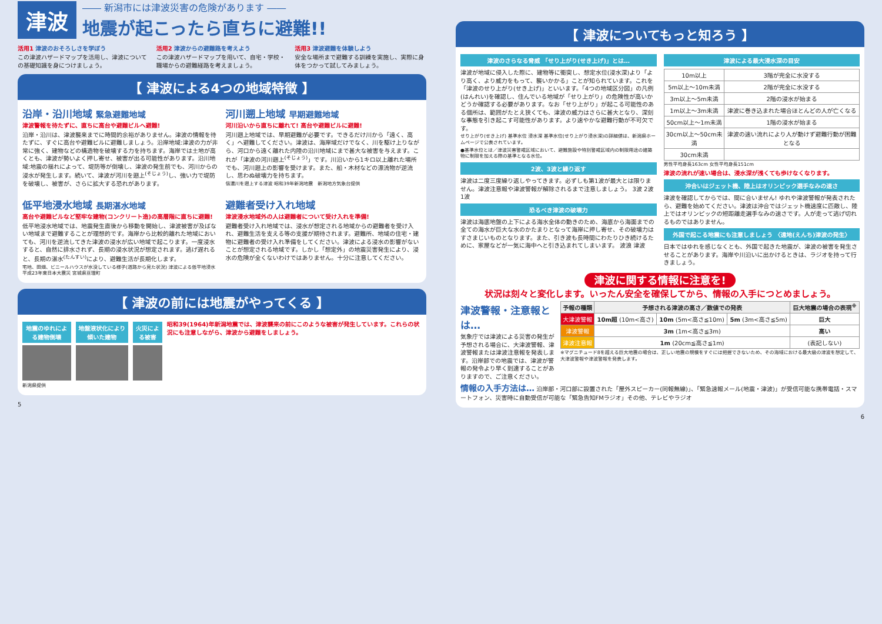津波
―― 新潟市には津波災害の危険があります ――
地震が起こったら直ちに避難!!
活用1 津波のおそろしさを学ぼう
この津波ハザードマップを活用し、津波についての基礎知識を身につけましょう。
活用2 津波からの避難路を考えよう
この津波ハザードマップを用いて、自宅・学校・職場からの避難経路を考えましょう。
活用3 津波避難を体験しよう
安全な場所まで避難する訓練を実施し、実際に身体をつかって試してみましょう。
【 津波による4つの地域特徴 】
沿岸・沿川地域 緊急避難地域
津波警報を待たずに、直ちに高台や避難ビルへ避難!
沿岸・沿川は、津波襲来までに時間的余裕がありません。津波の情報を待たずに、すぐに高台や避難ビルに避難しましょう。沿岸地域:津波の力が非常に強く、建物などの構造物を破壊する力を持ちます。海岸では土地が高くとも、津波が勢いよく押し寄せ、被害が出る可能性があります。沿川地域:地震の揺れによって、堤防等が倒壊し、津波の発生前でも、河川からの浸水が発生します。続いて、津波が河川を遡上<sup>(そじょう)</sup>し、強い力で堤防を破壊し、被害が、さらに拡大する恐れがあります。
河川遡上地域 早期避難地域
河川沿いから直ちに離れて! 高台や避難ビルに避難!
河川遡上地域では、早期避難が必要です。できるだけ川から「遠く、高く」へ避難してください。津波は、海岸域だけでなく、川を駆け上りながら、河口から遠く離れた内陸の沿川地域にまで甚大な被害を与えます。これが「津波の河川遡上<sup>(そじょう)</sup>」です。川沿いから1キロ以上離れた場所でも、河川遡上の影響を受けます。また、船・木材などの漂流物が逆流し、思わぬ破壊力を持ちます。
信濃川を遡上する津波 昭和39年新潟地震　新潟地方気象台提供
低平地浸水地域 長期湛水地域
高台や避難ビルなど堅牢な建物(コンクリート造)の高層階に直ちに避難!
低平地浸水地域では、地震発生直後から移動を開始し、津波被害が及ばない地域まで避難することが理想的です。海岸から比較的離れた地域においても、河川を逆流してきた津波の浸水が広い地域で起こります。一度浸水すると、自然に排水されず、長期の浸水状況が想定されます。逃げ遅れると、長期の湛水<sup>(たんすい)</sup>により、避難生活が長期化します。
宅地、田畑、ビニールハウスが水没している様子(道路から見た状況) 津波による低平地浸水 平成23年東日本大震災 宮城県亘理町
避難者受け入れ地域
津波浸水地域外の人は避難者について受け入れを準備!
避難者受け入れ地域では、浸水が想定される地域からの避難者を受け入れ、避難生活を支える等の支援が期待されます。避難所、地域の住宅・建物に避難者の受け入れ準備をしてください。津波による浸水の影響がないことが想定される地域です。しかし「想定外」の地震災害発生により、浸水の危険が全くないわけではありません。十分に注意してください。
【 津波の前には地震がやってくる 】
地震のゆれによる建物倒壊
新潟県提供
地盤液状化により傾いた建物 火災による被害
昭和39(1964)年新潟地震では、津波襲来の前にこのような被害が発生しています。これらの状況にも注意しながら、津波から避難をしましょう。
5
【 津波についてもっと知ろう 】
津波のさらなる脅威 「せり上がり(せき上げ)」とは…
津波が地域に侵入した際に、建物等に衝突し、想定水位(浸水深)より「より高く、より威力をもって、襲いかかる」ことが知られています。これを「津波のせり上がり(せき上げ)」といいます。「4つの地域区分図」の凡例(はんれい)を確認し、住んでいる地域が「せり上がり」の危険性が高いかどうか確認する必要があります。なお「せり上がり」が起こる可能性のある個所は、範囲がたとえ狭くても、津波の威力はさらに甚大となり、深刻な事態を引き起こす可能性があります。より速やかな避難行動が不可欠です。
せり上がり(せき上げ) 基準水位 浸水深 基準水位(せり上がり浸水深)の詳細値は、新潟県ホームページで公表されています。
●基準水位とは／津波災害警戒区域において、避難施設や特別警戒区域内の制限用途の建築物に制限を加える際の基準となる水位。
2波、3波と繰り返す
津波は二度三度繰り返しやってきます。必ずしも第1波が最大とは限りません。津波注意報や津波警報が解除されるまで注意しましょう。 3波 2波 1波
恐るべき津波の破壊力
津波は海底地盤の上下による海水全体の動きのため、海底から海面までの全ての海水が巨大な水のかたまりとなって海岸に押し寄せ、その破壊力はすさまじいものとなります。また、引き波も長時間にわたりひき続けるために、家屋などが一気に海中へと引き込まれてしまいます。 波浪 津波
津波による最大浸水深の目安
| 10m以上 | 3階が完全に水没する |
| 5m以上〜10m未満 | 2階が完全に水没する |
| 3m以上〜5m未満 | 2階の浸水が始まる |
| 1m以上〜3m未満 | 津波に巻き込まれた場合ほとんどの人が亡くなる |
| 50cm以上〜1m未満 | 1階の浸水が始まる |
| 30cm以上〜50cm未満 | 津波の速い流れにより人が動けず避難行動が困難となる |
| 30cm未満 | |
男性平均身長163cm 女性平均身長151cm
津波の流れが速い場合は、浸水深が浅くても歩けなくなります。
沖合いはジェット機、陸上はオリンピック選手なみの速さ
津波を確認してからでは、間に合いません! ゆれや津波警報が発表されたら、避難を始めてください。津波は沖合ではジェット機速度に匹敵し、陸上ではオリンピックの短距離走選手なみの速さです。人が走って逃げ切れるものではありません。
外国で起こる地震にも注意しましょう 〈遠地(えんち)津波の発生〉
日本ではゆれを感じなくとも、外国で起きた地震が、津波の被害を発生させることがあります。海岸や川沿いに出かけるときは、ラジオを持って行きましょう。
津波に関する情報に注意を!
状況は刻々と変化します。いったん安全を確保してから、情報の入手につとめましょう。
津波警報・注意報とは…
気象庁では津波による災害の発生が予想される場合に、大津波警報、津波警報または津波注意報を発表します。沿岸部での地震では、津波が警報の発令より早く到達することがありますので、ご注意ください。
| 予報の種類 | 予想される津波の高さ／数値での発表 | | | 巨大地震の場合の表現<sup>※</sup> |
| --- | --- | --- | --- | --- |
| 大津波警報 | 10m超 (10m<高さ) | 10m (5m<高さ≦10m) | 5m (3m<高さ≦5m) | 巨大 |
| 津波警報 | 3m (1m<高さ≦3m) | | | 高い |
| 津波注意報 | 1m (20cm≦高さ≦1m) | | | (表記しない) |
※マグニチュード8を超える巨大地震の場合は、正しい地震の規模をすぐには把握できないため、その海域における最大級の津波を想定して、大津波警報や津波警報を発表します。
情報の入手方法は… 沿岸部・河口部に設置された「屋外スピーカー(同報無線)」、「緊急速報メール(地震・津波)」が受信可能な携帯電話・スマートフォン、災害時に自動受信が可能な「緊急告知FMラジオ」その他、テレビやラジオ
6